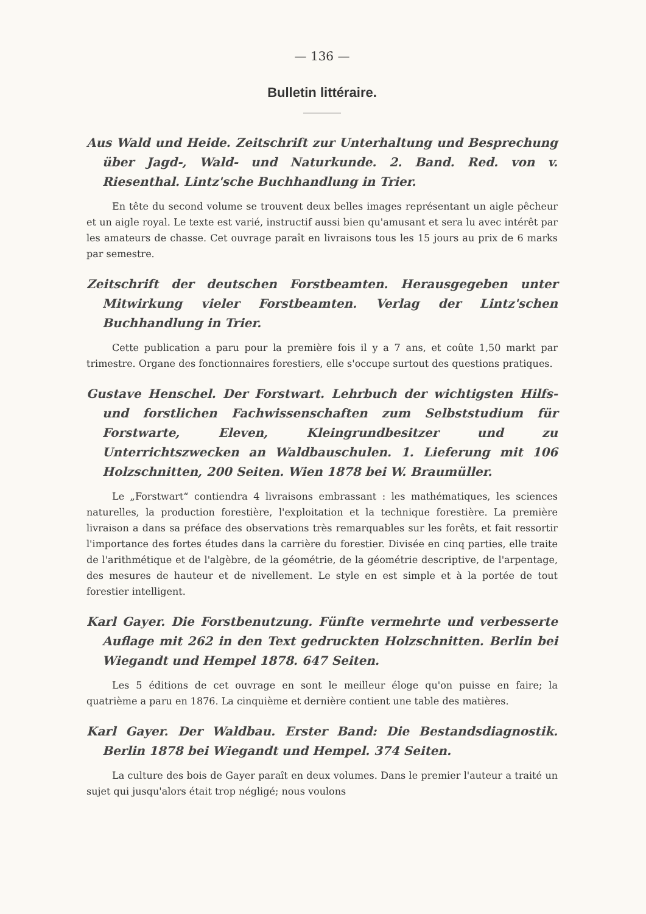— 136 —
Bulletin littéraire.
Aus Wald und Heide. Zeitschrift zur Unterhaltung und Besprechung über Jagd-, Wald- und Naturkunde. 2. Band. Red. von v. Riesenthal. Lintz'sche Buchhandlung in Trier.
En tête du second volume se trouvent deux belles images représentant un aigle pêcheur et un aigle royal. Le texte est varié, instructif aussi bien qu'amusant et sera lu avec intérêt par les amateurs de chasse. Cet ouvrage paraît en livraisons tous les 15 jours au prix de 6 marks par semestre.
Zeitschrift der deutschen Forstbeamten. Herausgegeben unter Mitwirkung vieler Forstbeamten. Verlag der Lintz'schen Buchhandlung in Trier.
Cette publication a paru pour la première fois il y a 7 ans, et coûte 1,50 markt par trimestre. Organe des fonctionnaires forestiers, elle s'occupe surtout des questions pratiques.
Gustave Henschel. Der Forstwart. Lehrbuch der wichtigsten Hilfs- und forstlichen Fachwissenschaften zum Selbststudium für Forstwarte, Eleven, Kleingrundbesitzer und zu Unterrichtszwecken an Waldbauschulen. 1. Lieferung mit 106 Holzschnitten, 200 Seiten. Wien 1878 bei W. Braumüller.
Le „Forstwart“ contiendra 4 livraisons embrassant : les mathématiques, les sciences naturelles, la production forestière, l'exploitation et la technique forestière. La première livraison a dans sa préface des observations très remarquables sur les forêts, et fait ressortir l'importance des fortes études dans la carrière du forestier. Divisée en cinq parties, elle traite de l'arithmétique et de l'algèbre, de la géométrie, de la géométrie descriptive, de l'arpentage, des mesures de hauteur et de nivellement. Le style en est simple et à la portée de tout forestier intelligent.
Karl Gayer. Die Forstbenutzung. Fünfte vermehrte und verbesserte Auflage mit 262 in den Text gedruckten Holzschnitten. Berlin bei Wiegandt und Hempel 1878. 647 Seiten.
Les 5 éditions de cet ouvrage en sont le meilleur éloge qu'on puisse en faire; la quatrième a paru en 1876. La cinquième et dernière contient une table des matières.
Karl Gayer. Der Waldbau. Erster Band: Die Bestandsdiagnostik. Berlin 1878 bei Wiegandt und Hempel. 374 Seiten.
La culture des bois de Gayer paraît en deux volumes. Dans le premier l'auteur a traité un sujet qui jusqu'alors était trop négligé; nous voulons